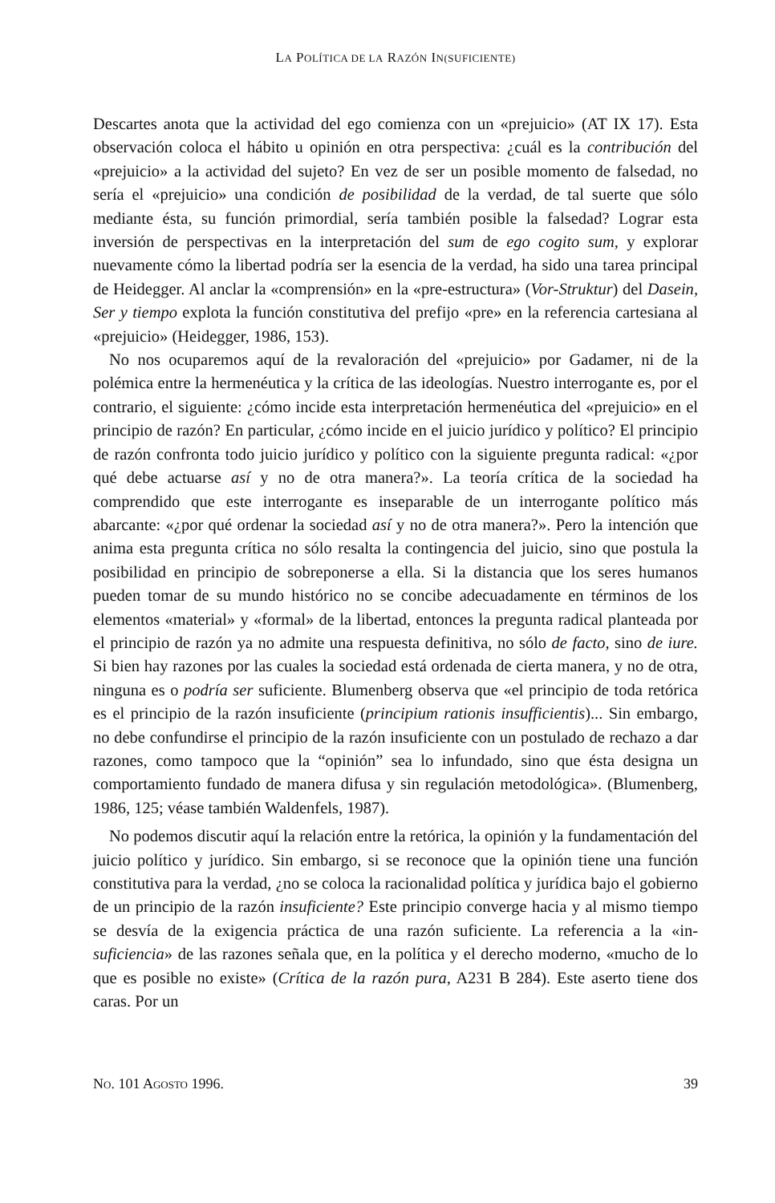LA POLÍTICA DE LA RAZÓN IN(SUFICIENTE)
Descartes anota que la actividad del ego comienza con un «prejuicio» (AT IX 17). Esta observación coloca el hábito u opinión en otra perspectiva: ¿cuál es la contribución del «prejuicio» a la actividad del sujeto? En vez de ser un posible momento de falsedad, no sería el «prejuicio» una condición de posibilidad de la verdad, de tal suerte que sólo mediante ésta, su función primordial, sería también posible la falsedad? Lograr esta inversión de perspectivas en la interpretación del sum de ego cogito sum, y explorar nuevamente cómo la libertad podría ser la esencia de la verdad, ha sido una tarea principal de Heidegger. Al anclar la «comprensión» en la «pre-estructura» (Vor-Struktur) del Dasein, Ser y tiempo explota la función constitutiva del prefijo «pre» en la referencia cartesiana al «prejuicio» (Heidegger, 1986, 153).
No nos ocuparemos aquí de la revaloración del «prejuicio» por Gadamer, ni de la polémica entre la hermenéutica y la crítica de las ideologías. Nuestro interrogante es, por el contrario, el siguiente: ¿cómo incide esta interpretación hermenéutica del «prejuicio» en el principio de razón? En particular, ¿cómo incide en el juicio jurídico y político? El principio de razón confronta todo juicio jurídico y político con la siguiente pregunta radical: «¿por qué debe actuarse así y no de otra manera?». La teoría crítica de la sociedad ha comprendido que este interrogante es inseparable de un interrogante político más abarcante: «¿por qué ordenar la sociedad así y no de otra manera?». Pero la intención que anima esta pregunta crítica no sólo resalta la contingencia del juicio, sino que postula la posibilidad en principio de sobreponerse a ella. Si la distancia que los seres humanos pueden tomar de su mundo histórico no se concibe adecuadamente en términos de los elementos «material» y «formal» de la libertad, entonces la pregunta radical planteada por el principio de razón ya no admite una respuesta definitiva, no sólo de facto, sino de iure. Si bien hay razones por las cuales la sociedad está ordenada de cierta manera, y no de otra, ninguna es o podría ser suficiente. Blumenberg observa que «el principio de toda retórica es el principio de la razón insuficiente (principium rationis insufficientis)... Sin embargo, no debe confundirse el principio de la razón insuficiente con un postulado de rechazo a dar razones, como tampoco que la “opinión” sea lo infundado, sino que ésta designa un comportamiento fundado de manera difusa y sin regulación metodológica». (Blumenberg, 1986, 125; véase también Waldenfels, 1987).
No podemos discutir aquí la relación entre la retórica, la opinión y la fundamentación del juicio político y jurídico. Sin embargo, si se reconoce que la opinión tiene una función constitutiva para la verdad, ¿no se coloca la racionalidad política y jurídica bajo el gobierno de un principio de la razón insuficiente? Este principio converge hacia y al mismo tiempo se desvía de la exigencia práctica de una razón suficiente. La referencia a la «in-suficiencia» de las razones señala que, en la política y el derecho moderno, «mucho de lo que es posible no existe» (Crítica de la razón pura, A231 B 284). Este aserto tiene dos caras. Por un
NO. 101 AGOSTO 1996. 39